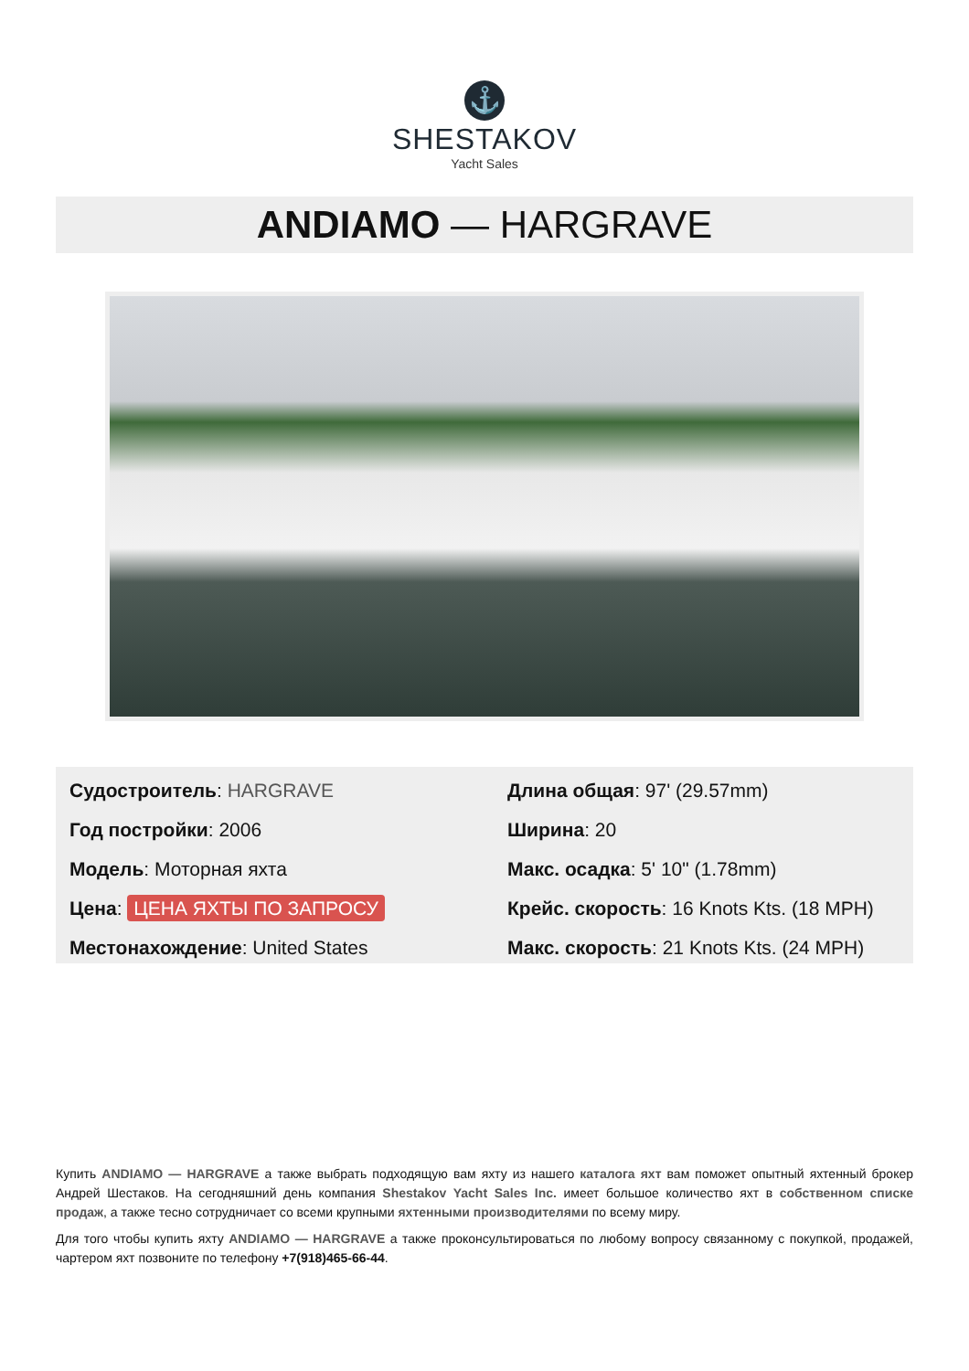⚓
SHESTAKOV
Yacht Sales
ANDIAMO — HARGRAVE
Судостроитель: HARGRAVE
Год постройки: 2006
Модель: Моторная яхта
Цена: ЦЕНА ЯХТЫ ПО ЗАПРОСУ
Местонахождение: United States
Длина общая: 97' (29.57mm)
Ширина: 20
Макс. осадка: 5' 10" (1.78mm)
Крейс. скорость: 16 Knots Kts. (18 MPH)
Макс. скорость: 21 Knots Kts. (24 MPH)
Купить ANDIAMO — HARGRAVE а также выбрать подходящую вам яхту из нашего каталога яхт вам поможет опытный яхтенный брокер Андрей Шестаков. На сегодняшний день компания Shestakov Yacht Sales Inc. имеет большое количество яхт в собственном списке продаж, а также тесно сотрудничает со всеми крупными яхтенными производителями по всему миру.
Для того чтобы купить яхту ANDIAMO — HARGRAVE а также проконсультироваться по любому вопросу связанному с покупкой, продажей, чартером яхт позвоните по телефону +7(918)465-66-44.